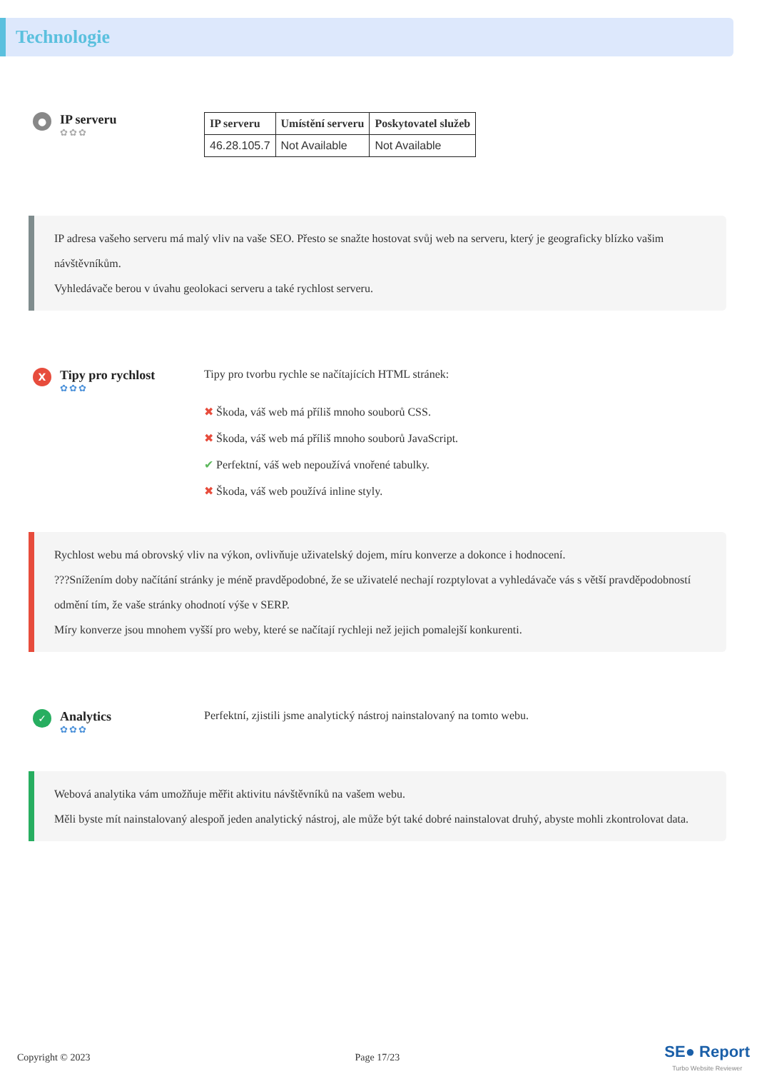Technologie
●
IP serveru
✿✿✿
| IP serveru | Umístění serveru | Poskytovatel služeb |
| --- | --- | --- |
| 46.28.105.7 | Not Available | Not Available |
IP adresa vašeho serveru má malý vliv na vaše SEO. Přesto se snažte hostovat svůj web na serveru, který je geograficky blízko vašim návštěvníkům.
Vyhledávače berou v úvahu geolokaci serveru a také rychlost serveru.
X
Tipy pro rychlost
✿✿✿
Tipy pro tvorbu rychle se načítajících HTML stránek:
✖ Škoda, váš web má příliš mnoho souborů CSS.
✖ Škoda, váš web má příliš mnoho souborů JavaScript.
✔ Perfektní, váš web nepoužívá vnořené tabulky.
✖ Škoda, váš web používá inline styly.
Rychlost webu má obrovský vliv na výkon, ovlivňuje uživatelský dojem, míru konverze a dokonce i hodnocení.
???Snížením doby načítání stránky je méně pravděpodobné, že se uživatelé nechají rozptylovat a vyhledávače vás s větší pravděpodobností odmění tím, že vaše stránky ohodnotí výše v SERP.
Míry konverze jsou mnohem vyšší pro weby, které se načítají rychleji než jejich pomalejší konkurenti.
✓
Analytics
✿✿✿
Perfektní, zjistili jsme analytický nástroj nainstalovaný na tomto webu.
Webová analytika vám umožňuje měřit aktivitu návštěvníků na vašem webu.
Měli byste mít nainstalovaný alespoň jeden analytický nástroj, ale může být také dobré nainstalovat druhý, abyste mohli zkontrolovat data.
Copyright © 2023 Page 17/23 SE● Report
Turbo Website Reviewer